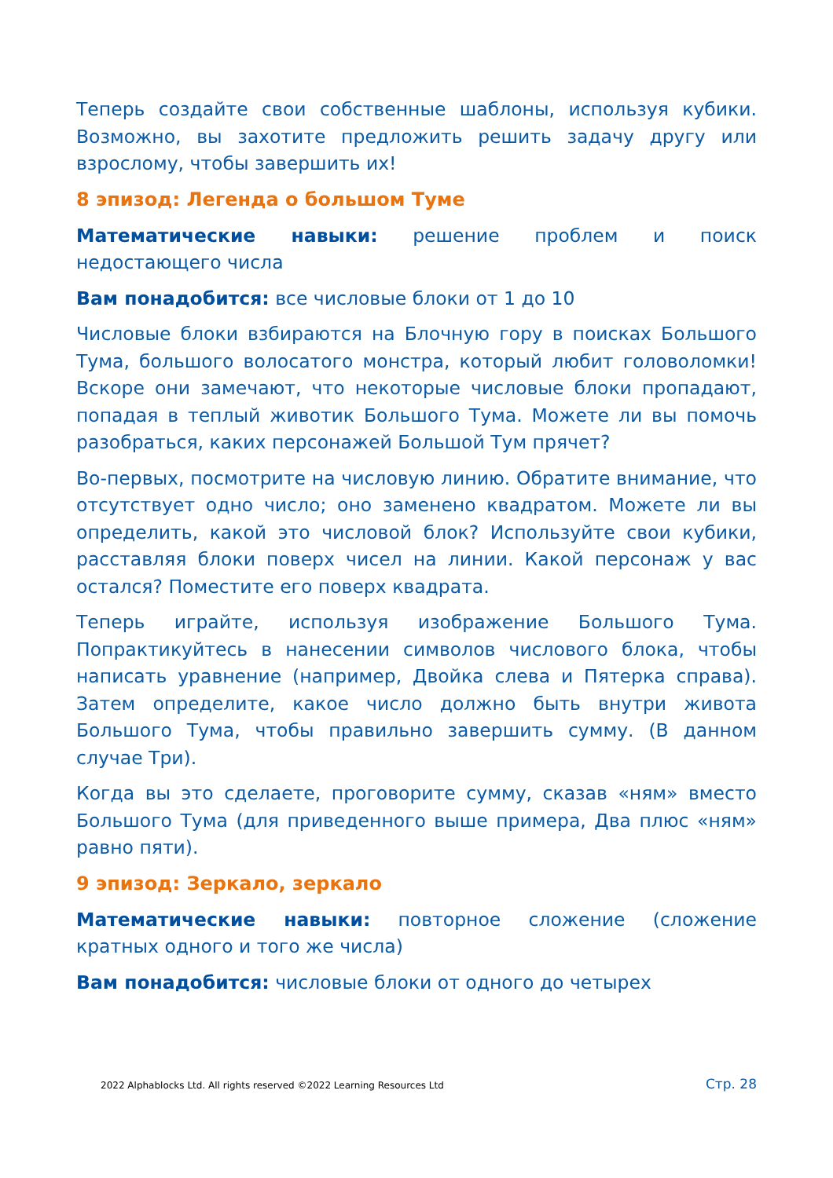Теперь создайте свои собственные шаблоны, используя кубики. Возможно, вы захотите предложить решить задачу другу или взрослому, чтобы завершить их!
8 эпизод: Легенда о большом Туме
Математические навыки: решение проблем и поиск недостающего числа
Вам понадобится: все числовые блоки от 1 до 10
Числовые блоки взбираются на Блочную гору в поисках Большого Тума, большого волосатого монстра, который любит головоломки! Вскоре они замечают, что некоторые числовые блоки пропадают, попадая в теплый животик Большого Тума. Можете ли вы помочь разобраться, каких персонажей Большой Тум прячет?
Во-первых, посмотрите на числовую линию. Обратите внимание, что отсутствует одно число; оно заменено квадратом. Можете ли вы определить, какой это числовой блок? Используйте свои кубики, расставляя блоки поверх чисел на линии. Какой персонаж у вас остался? Поместите его поверх квадрата.
Теперь играйте, используя изображение Большого Тума. Попрактикуйтесь в нанесении символов числового блока, чтобы написать уравнение (например, Двойка слева и Пятерка справа). Затем определите, какое число должно быть внутри живота Большого Тума, чтобы правильно завершить сумму. (В данном случае Три).
Когда вы это сделаете, проговорите сумму, сказав «ням» вместо Большого Тума (для приведенного выше примера, Два плюс «ням» равно пяти).
9 эпизод: Зеркало, зеркало
Математические навыки: повторное сложение (сложение кратных одного и того же числа)
Вам понадобится: числовые блоки от одного до четырех
2022 Alphablocks Ltd. All rights reserved ©2022 Learning Resources Ltd Стр. 28